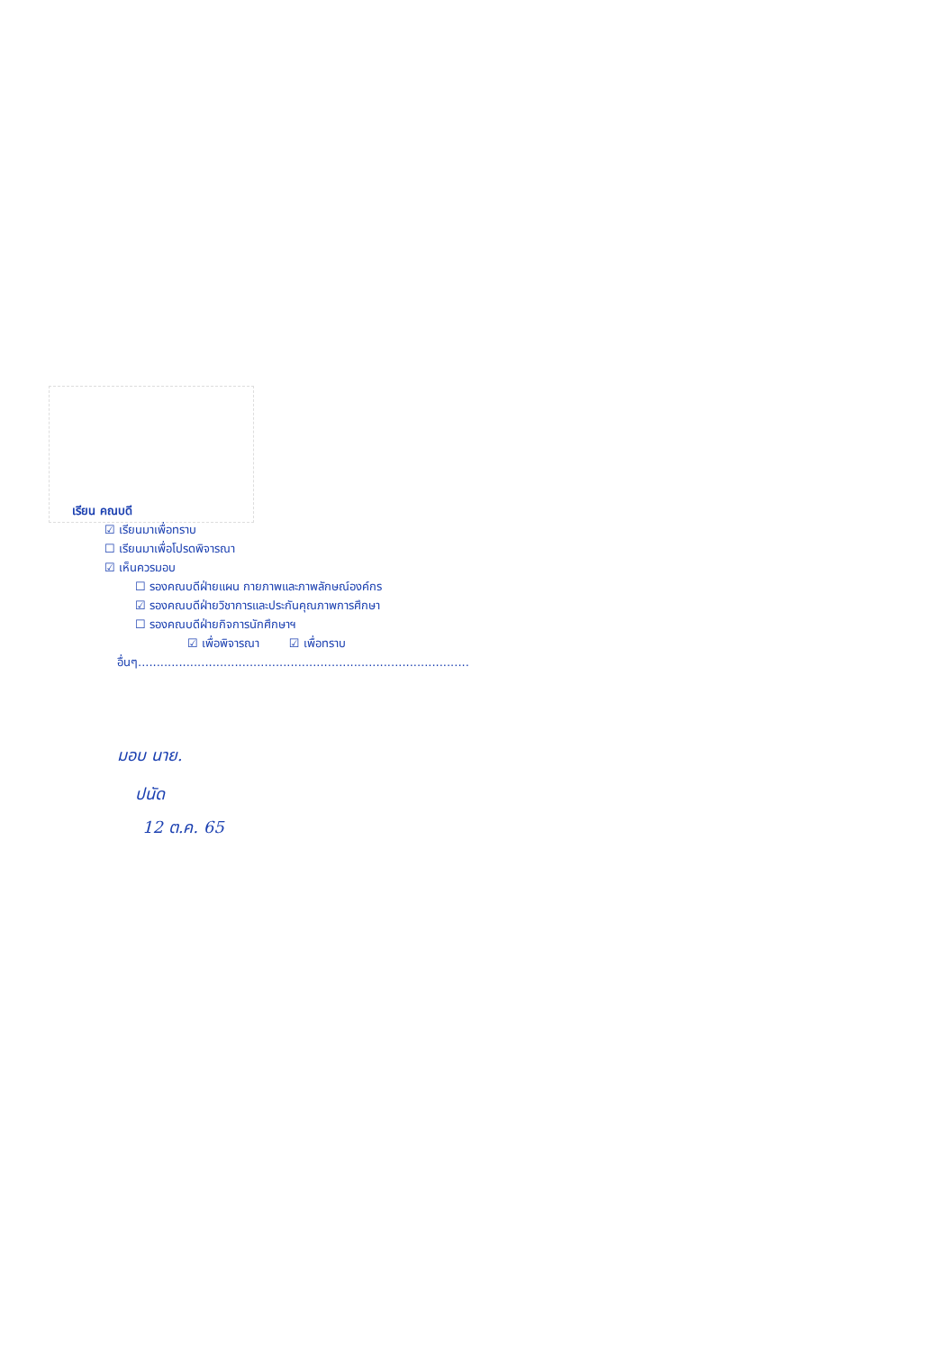เรียน คณบดี
☑ เรียนมาเพื่อทราบ
☐ เรียนมาเพื่อโปรดพิจารณา
☑ เห็นควรมอบ
☐ รองคณบดีฝ่ายแผน กายภาพและภาพลักษณ์องค์กร
☑ รองคณบดีฝ่ายวิชาการและประกันคุณภาพการศึกษา
☐ รองคณบดีฝ่ายกิจการนักศึกษาฯ
☑ เพื่อพิจารณา ☑ เพื่อทราบ
อื่นๆ.........................................................................................
มอบ นาย.
ปนัด
12 ต.ค. 65